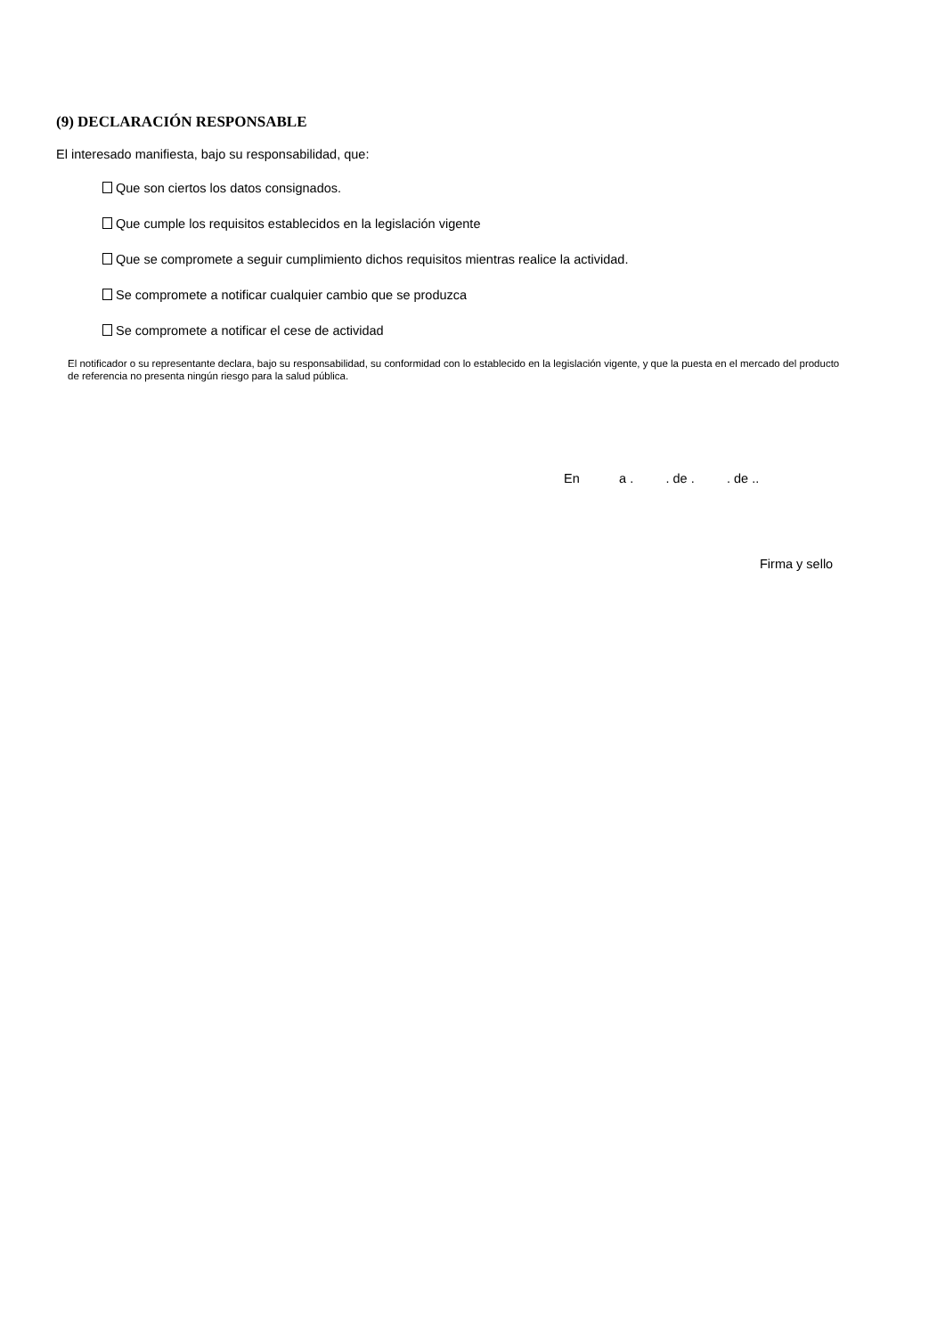(9) DECLARACIÓN RESPONSABLE
El interesado manifiesta, bajo su responsabilidad, que:
Que son ciertos los datos consignados.
Que cumple los requisitos establecidos en la legislación vigente
Que se compromete a seguir cumplimiento dichos requisitos mientras realice la actividad.
Se compromete a notificar cualquier cambio que se produzca
Se compromete a notificar el cese de actividad
El notificador o su representante declara, bajo su responsabilidad, su conformidad con lo establecido en la legislación vigente, y que la puesta en el mercado del producto de referencia no presenta ningún riesgo para la salud pública.
En a . . de . . de ..
Firma y sello